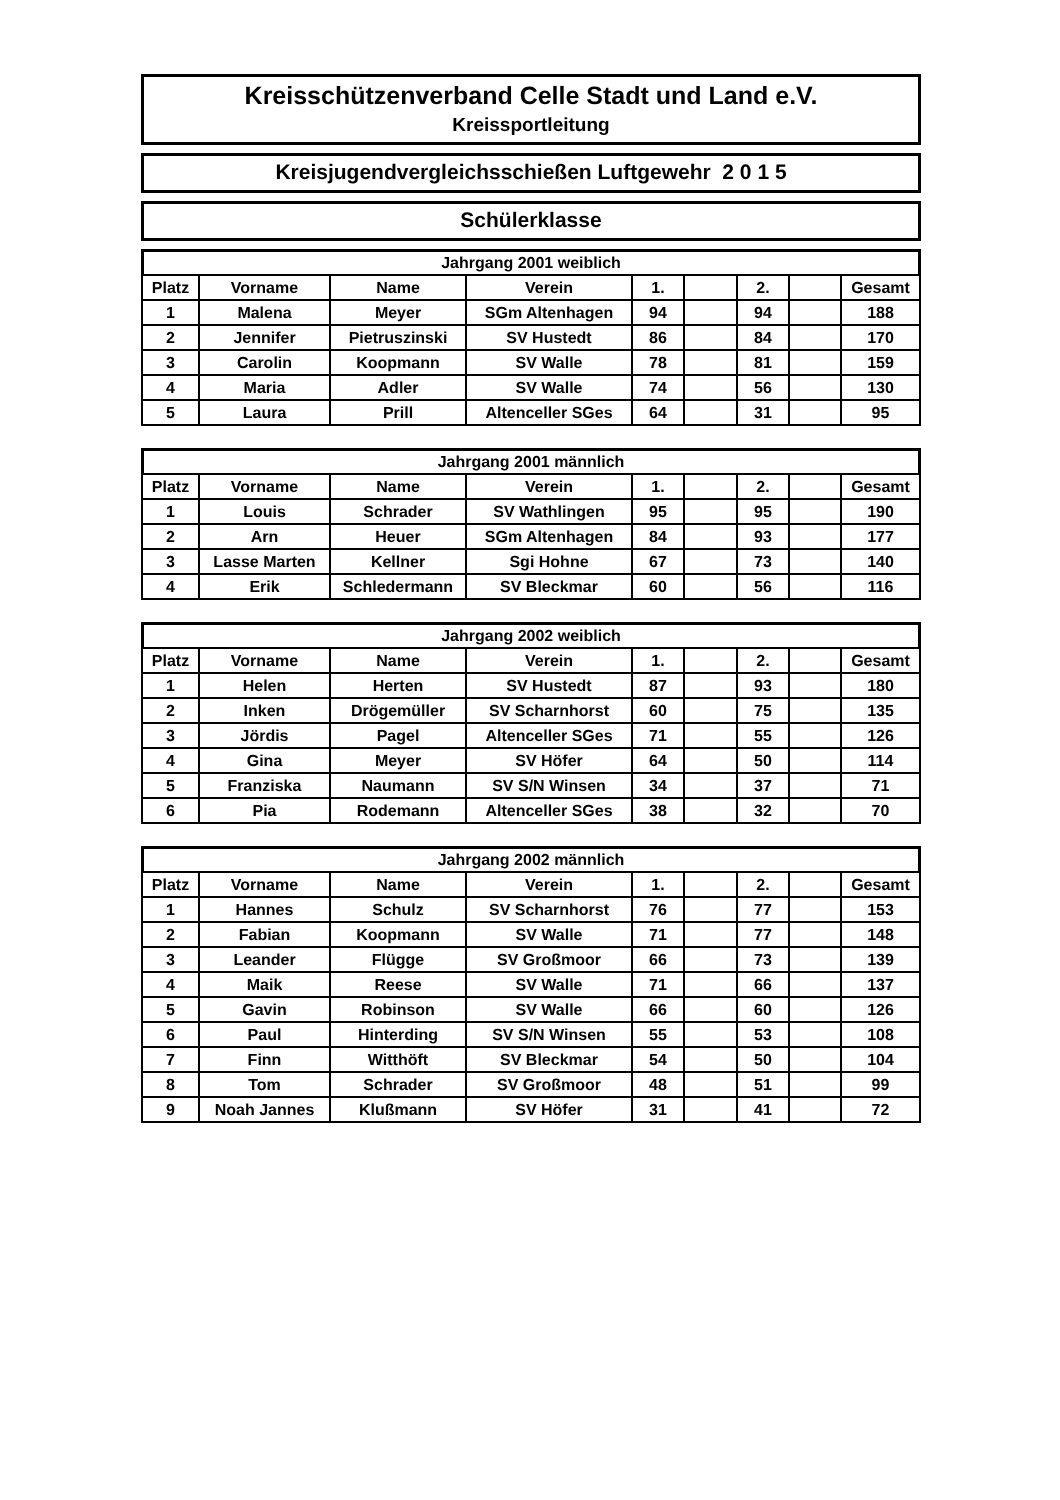Kreisschützenverband Celle Stadt und Land e.V.
Kreissportleitung
Kreisjugendvergleichsschießen Luftgewehr 2 0 1 5
Schülerklasse
Jahrgang 2001 weiblich
| Platz | Vorname | Name | Verein | 1. | | 2. | | Gesamt |
| --- | --- | --- | --- | --- | --- | --- | --- | --- |
| 1 | Malena | Meyer | SGm Altenhagen | 94 | | 94 | | 188 |
| 2 | Jennifer | Pietruszinski | SV Hustedt | 86 | | 84 | | 170 |
| 3 | Carolin | Koopmann | SV Walle | 78 | | 81 | | 159 |
| 4 | Maria | Adler | SV Walle | 74 | | 56 | | 130 |
| 5 | Laura | Prill | Altenceller SGes | 64 | | 31 | | 95 |
Jahrgang 2001 männlich
| Platz | Vorname | Name | Verein | 1. | | 2. | | Gesamt |
| --- | --- | --- | --- | --- | --- | --- | --- | --- |
| 1 | Louis | Schrader | SV Wathlingen | 95 | | 95 | | 190 |
| 2 | Arn | Heuer | SGm Altenhagen | 84 | | 93 | | 177 |
| 3 | Lasse Marten | Kellner | Sgi Hohne | 67 | | 73 | | 140 |
| 4 | Erik | Schledermann | SV Bleckmar | 60 | | 56 | | 116 |
Jahrgang 2002 weiblich
| Platz | Vorname | Name | Verein | 1. | | 2. | | Gesamt |
| --- | --- | --- | --- | --- | --- | --- | --- | --- |
| 1 | Helen | Herten | SV Hustedt | 87 | | 93 | | 180 |
| 2 | Inken | Drögemüller | SV Scharnhorst | 60 | | 75 | | 135 |
| 3 | Jördis | Pagel | Altenceller SGes | 71 | | 55 | | 126 |
| 4 | Gina | Meyer | SV Höfer | 64 | | 50 | | 114 |
| 5 | Franziska | Naumann | SV S/N Winsen | 34 | | 37 | | 71 |
| 6 | Pia | Rodemann | Altenceller SGes | 38 | | 32 | | 70 |
Jahrgang 2002 männlich
| Platz | Vorname | Name | Verein | 1. | | 2. | | Gesamt |
| --- | --- | --- | --- | --- | --- | --- | --- | --- |
| 1 | Hannes | Schulz | SV Scharnhorst | 76 | | 77 | | 153 |
| 2 | Fabian | Koopmann | SV Walle | 71 | | 77 | | 148 |
| 3 | Leander | Flügge | SV Großmoor | 66 | | 73 | | 139 |
| 4 | Maik | Reese | SV Walle | 71 | | 66 | | 137 |
| 5 | Gavin | Robinson | SV Walle | 66 | | 60 | | 126 |
| 6 | Paul | Hinterding | SV S/N Winsen | 55 | | 53 | | 108 |
| 7 | Finn | Witthöft | SV Bleckmar | 54 | | 50 | | 104 |
| 8 | Tom | Schrader | SV Großmoor | 48 | | 51 | | 99 |
| 9 | Noah Jannes | Klußmann | SV Höfer | 31 | | 41 | | 72 |